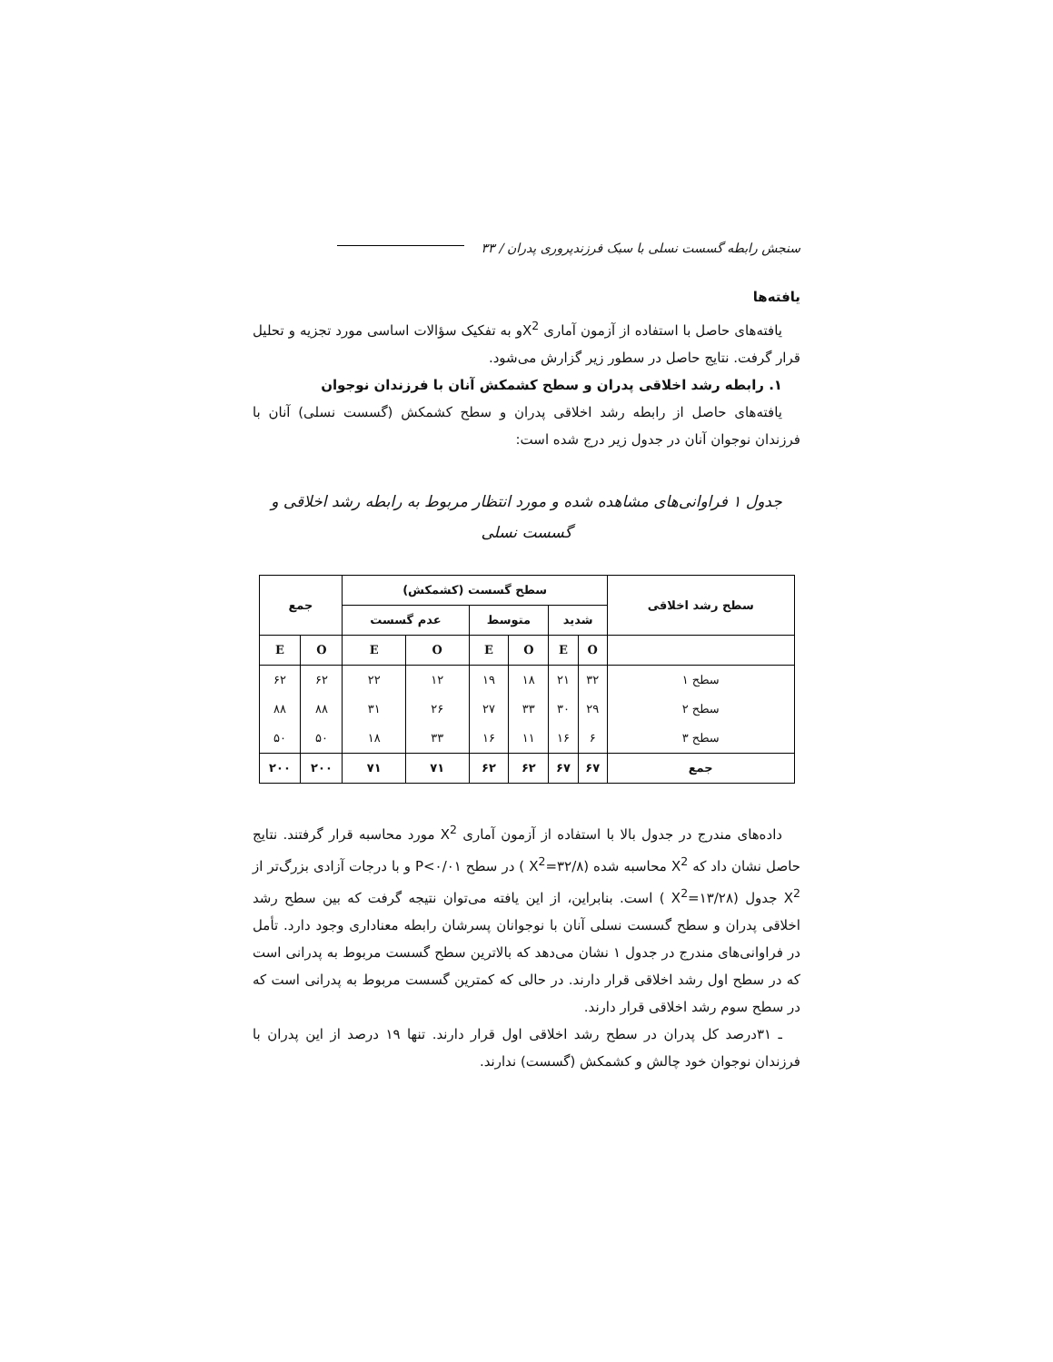سنجش رابطه گسست نسلی با سبک فرزندپروری پدران / ۳۳
یافته‌ها
یافته‌های حاصل با استفاده از آزمون آماری X<sup>2</sup>و به تفکیک سؤالات اساسی مورد تجزیه و تحلیل قرار گرفت. نتایج حاصل در سطور زیر گزارش می‌شود.
۱. رابطه رشد اخلاقی پدران و سطح کشمکش آنان با فرزندان نوجوان
یافته‌های حاصل از رابطه رشد اخلاقی پدران و سطح کشمکش (گسست نسلی) آنان با فرزندان نوجوان آنان در جدول زیر درج شده است:
جدول ۱ فراوانی‌های مشاهده شده و مورد انتظار مربوط به رابطه رشد اخلاقی و گسست نسلی
| سطح رشد اخلاقی | سطح گسست (کشمکش) | | | | | | جمع | |
| --- | --- | --- | --- | --- | --- | --- | --- | --- |
| | شدید | | متوسط | | عدم گسست | | | |
| | O | E | O | E | O | E | O | E |
| سطح ۱ | ۳۲ | ۲۱ | ۱۸ | ۱۹ | ۱۲ | ۲۲ | ۶۲ | ۶۲ |
| سطح ۲ | ۲۹ | ۳۰ | ۳۳ | ۲۷ | ۲۶ | ۳۱ | ۸۸ | ۸۸ |
| سطح ۳ | ۶ | ۱۶ | ۱۱ | ۱۶ | ۳۳ | ۱۸ | ۵۰ | ۵۰ |
| جمع | ۶۷ | ۶۷ | ۶۲ | ۶۲ | ۷۱ | ۷۱ | ۲۰۰ | ۲۰۰ |
داده‌های مندرج در جدول بالا با استفاده از آزمون آماری X<sup>2</sup> مورد محاسبه قرار گرفتند. نتایج حاصل نشان داد که X<sup>2</sup> محاسبه شده (X<sup>2</sup>=۳۲/۸ ) در سطح P<۰/۰۱ و با درجات آزادی بزرگ‌تر از X<sup>2</sup> جدول (X<sup>2</sup>=۱۳/۲۸ ) است. بنابراین، از این یافته می‌توان نتیجه گرفت که بین سطح رشد اخلاقی پدران و سطح گسست نسلی آنان با نوجوانان پسرشان رابطه معناداری وجود دارد. تأمل در فراوانی‌های مندرج در جدول ۱ نشان می‌دهد که بالاترین سطح گسست مربوط به پدرانی است که در سطح اول رشد اخلاقی قرار دارند. در حالی که کمترین گسست مربوط به پدرانی است که در سطح سوم رشد اخلاقی قرار دارند.
ـ ۳۱درصد کل پدران در سطح رشد اخلاقی اول قرار دارند. تنها ۱۹ درصد از این پدران با فرزندان نوجوان خود چالش و کشمکش (گسست) ندارند.